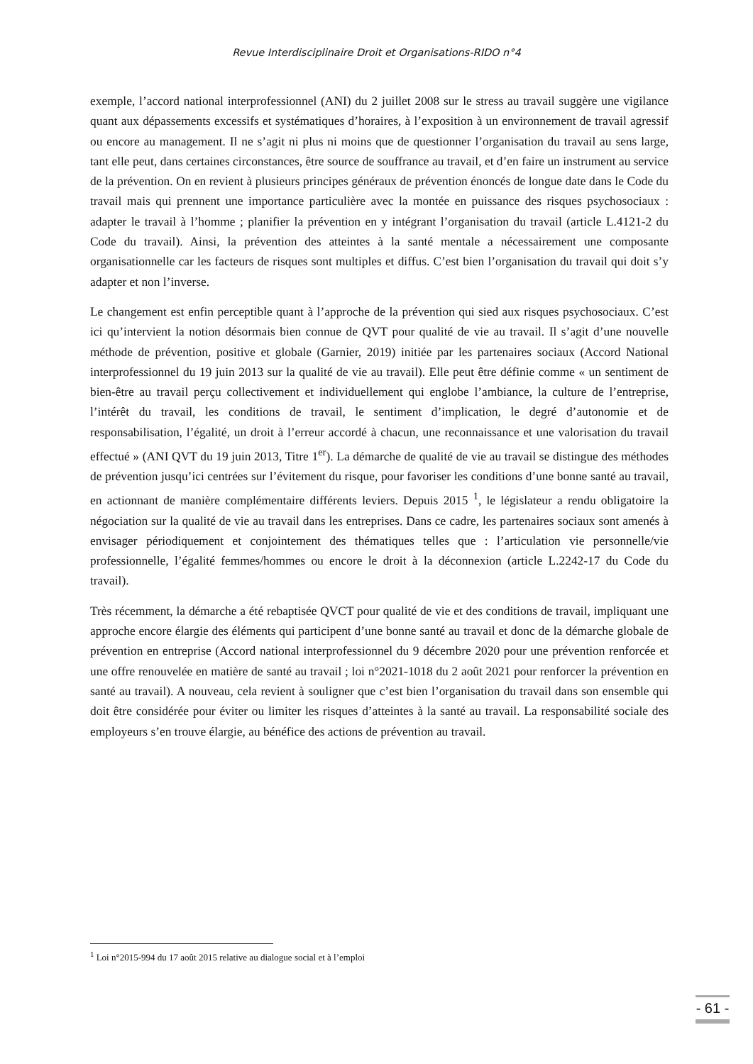Revue Interdisciplinaire Droit et Organisations-RIDO n°4
exemple, l’accord national interprofessionnel (ANI) du 2 juillet 2008 sur le stress au travail suggère une vigilance quant aux dépassements excessifs et systématiques d’horaires, à l’exposition à un environnement de travail agressif ou encore au management. Il ne s’agit ni plus ni moins que de questionner l’organisation du travail au sens large, tant elle peut, dans certaines circonstances, être source de souffrance au travail, et d’en faire un instrument au service de la prévention. On en revient à plusieurs principes généraux de prévention énoncés de longue date dans le Code du travail mais qui prennent une importance particulière avec la montée en puissance des risques psychosociaux : adapter le travail à l’homme ; planifier la prévention en y intégrant l’organisation du travail (article L.4121-2 du Code du travail). Ainsi, la prévention des atteintes à la santé mentale a nécessairement une composante organisationnelle car les facteurs de risques sont multiples et diffus. C’est bien l’organisation du travail qui doit s’y adapter et non l’inverse.
Le changement est enfin perceptible quant à l’approche de la prévention qui sied aux risques psychosociaux. C’est ici qu’intervient la notion désormais bien connue de QVT pour qualité de vie au travail. Il s’agit d’une nouvelle méthode de prévention, positive et globale (Garnier, 2019) initiée par les partenaires sociaux (Accord National interprofessionnel du 19 juin 2013 sur la qualité de vie au travail). Elle peut être définie comme « un sentiment de bien-être au travail perçu collectivement et individuellement qui englobe l’ambiance, la culture de l’entreprise, l’intérêt du travail, les conditions de travail, le sentiment d’implication, le degré d’autonomie et de responsabilisation, l’égalité, un droit à l’erreur accordé à chacun, une reconnaissance et une valorisation du travail effectué » (ANI QVT du 19 juin 2013, Titre 1<sup>er</sup>). La démarche de qualité de vie au travail se distingue des méthodes de prévention jusqu’ici centrées sur l’évitement du risque, pour favoriser les conditions d’une bonne santé au travail, en actionnant de manière complémentaire différents leviers. Depuis 2015 <sup>1</sup>, le législateur a rendu obligatoire la négociation sur la qualité de vie au travail dans les entreprises. Dans ce cadre, les partenaires sociaux sont amenés à envisager périodiquement et conjointement des thématiques telles que : l’articulation vie personnelle/vie professionnelle, l’égalité femmes/hommes ou encore le droit à la déconnexion (article L.2242-17 du Code du travail).
Très récemment, la démarche a été rebaptisée QVCT pour qualité de vie et des conditions de travail, impliquant une approche encore élargie des éléments qui participent d’une bonne santé au travail et donc de la démarche globale de prévention en entreprise (Accord national interprofessionnel du 9 décembre 2020 pour une prévention renforcée et une offre renouvelée en matière de santé au travail ; loi n°2021-1018 du 2 août 2021 pour renforcer la prévention en santé au travail). A nouveau, cela revient à souligner que c’est bien l’organisation du travail dans son ensemble qui doit être considérée pour éviter ou limiter les risques d’atteintes à la santé au travail. La responsabilité sociale des employeurs s’en trouve élargie, au bénéfice des actions de prévention au travail.
<sup>1</sup> Loi n°2015-994 du 17 août 2015 relative au dialogue social et à l’emploi
- 61 -